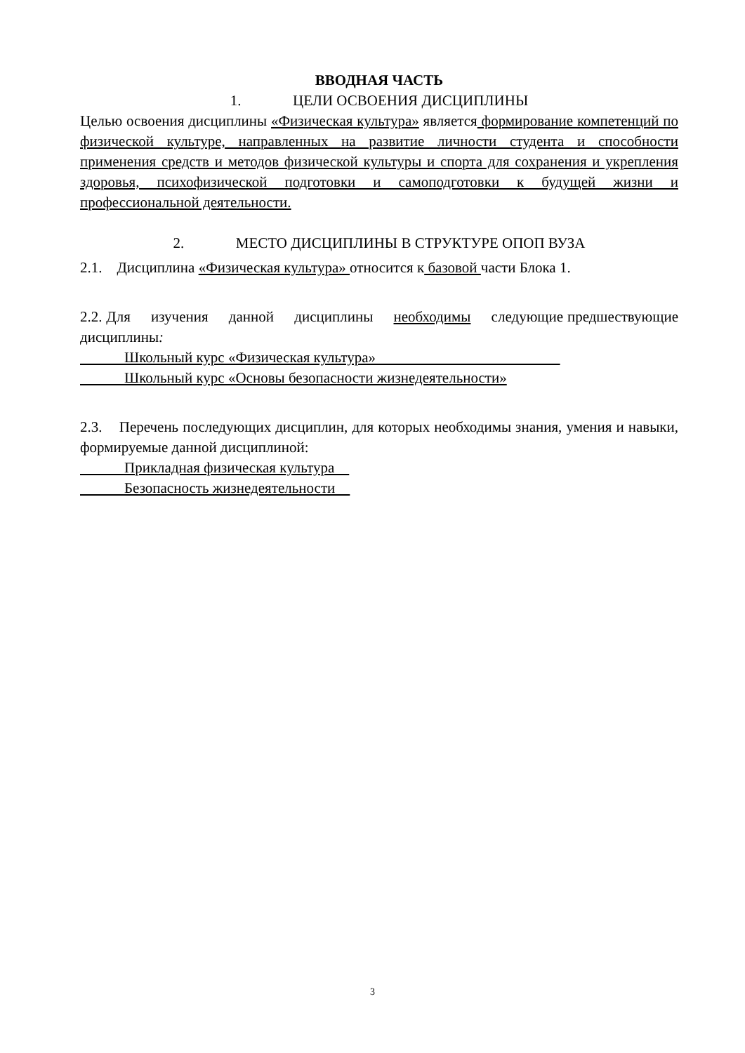ВВОДНАЯ ЧАСТЬ
1. ЦЕЛИ ОСВОЕНИЯ ДИСЦИПЛИНЫ
Целью освоения дисциплины «Физическая культура» является формирование компетенций по физической культуре, направленных на развитие личности студента и способности применения средств и методов физической культуры и спорта для сохранения и укрепления здоровья, психофизической подготовки и самоподготовки к будущей жизни и профессиональной деятельности.
2. МЕСТО ДИСЦИПЛИНЫ В СТРУКТУРЕ ОПОП ВУЗА
2.1. Дисциплина «Физическая культура» относится к базовой части Блока 1.
2.2. Для изучения данной дисциплины необходимы следующие предшествующие дисциплины:
Школьный курс «Физическая культура»
Школьный курс «Основы безопасности жизнедеятельности»
2.3. Перечень последующих дисциплин, для которых необходимы знания, умения и навыки, формируемые данной дисциплиной:
Прикладная физическая культура
Безопасность жизнедеятельности
3